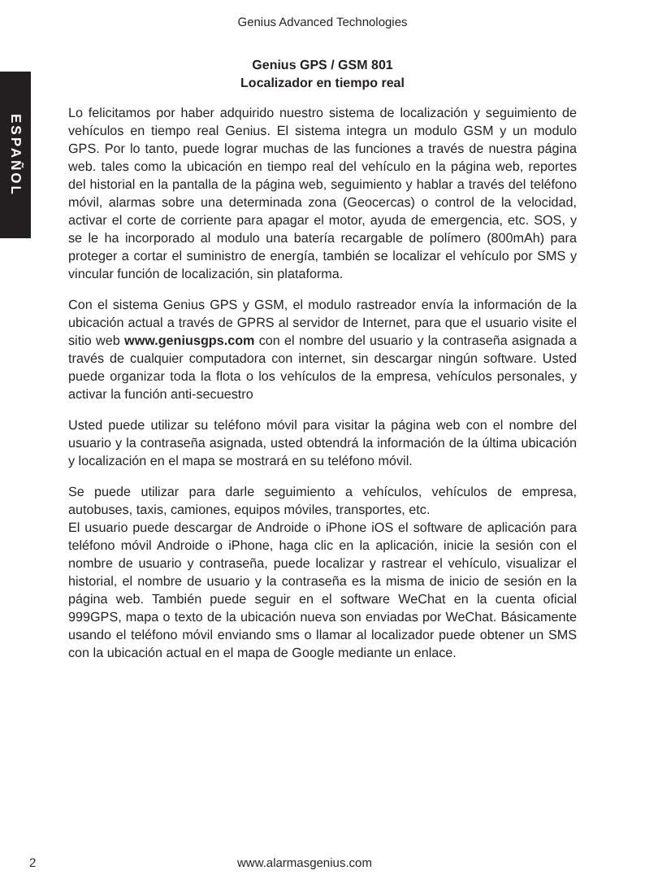ESPAÑOL
Genius Advanced Technologies
Genius GPS / GSM 801
Localizador en tiempo real
Lo felicitamos por haber adquirido nuestro sistema de localización y seguimiento de vehículos en tiempo real Genius. El sistema integra un modulo GSM y un modulo GPS. Por lo tanto, puede lograr muchas de las funciones a través de nuestra página web. tales como la ubicación en tiempo real del vehículo en la página web, reportes del historial en la pantalla de la página web, seguimiento y hablar a través del teléfono móvil, alarmas sobre una determinada zona (Geocercas) o control de la velocidad, activar el corte de corriente para apagar el motor, ayuda de emergencia, etc. SOS, y se le ha incorporado al modulo una batería recargable de polímero (800mAh) para proteger a cortar el suministro de energía, también se localizar el vehículo por SMS y vincular función de localización, sin plataforma.
Con el sistema Genius GPS y GSM, el modulo rastreador envía la información de la ubicación actual a través de GPRS al servidor de Internet, para que el usuario visite el sitio web www.geniusgps.com con el nombre del usuario y la contraseña asignada a través de cualquier computadora con internet, sin descargar ningún software. Usted puede organizar toda la flota o los vehículos de la empresa, vehículos personales, y activar la función anti-secuestro
Usted puede utilizar su teléfono móvil para visitar la página web con el nombre del usuario y la contraseña asignada, usted obtendrá la información de la última ubicación y localización en el mapa se mostrará en su teléfono móvil.
Se puede utilizar para darle seguimiento a vehículos, vehículos de empresa, autobuses, taxis, camiones, equipos móviles, transportes, etc.
El usuario puede descargar de Androide o iPhone iOS el software de aplicación para teléfono móvil Androide o iPhone, haga clic en la aplicación, inicie la sesión con el nombre de usuario y contraseña, puede localizar y rastrear el vehículo, visualizar el historial, el nombre de usuario y la contraseña es la misma de inicio de sesión en la página web. También puede seguir en el software WeChat en la cuenta oficial 999GPS, mapa o texto de la ubicación nueva son enviadas por WeChat. Básicamente usando el teléfono móvil enviando sms o llamar al localizador puede obtener un SMS con la ubicación actual en el mapa de Google mediante un enlace.
2 www.alarmasgenius.com